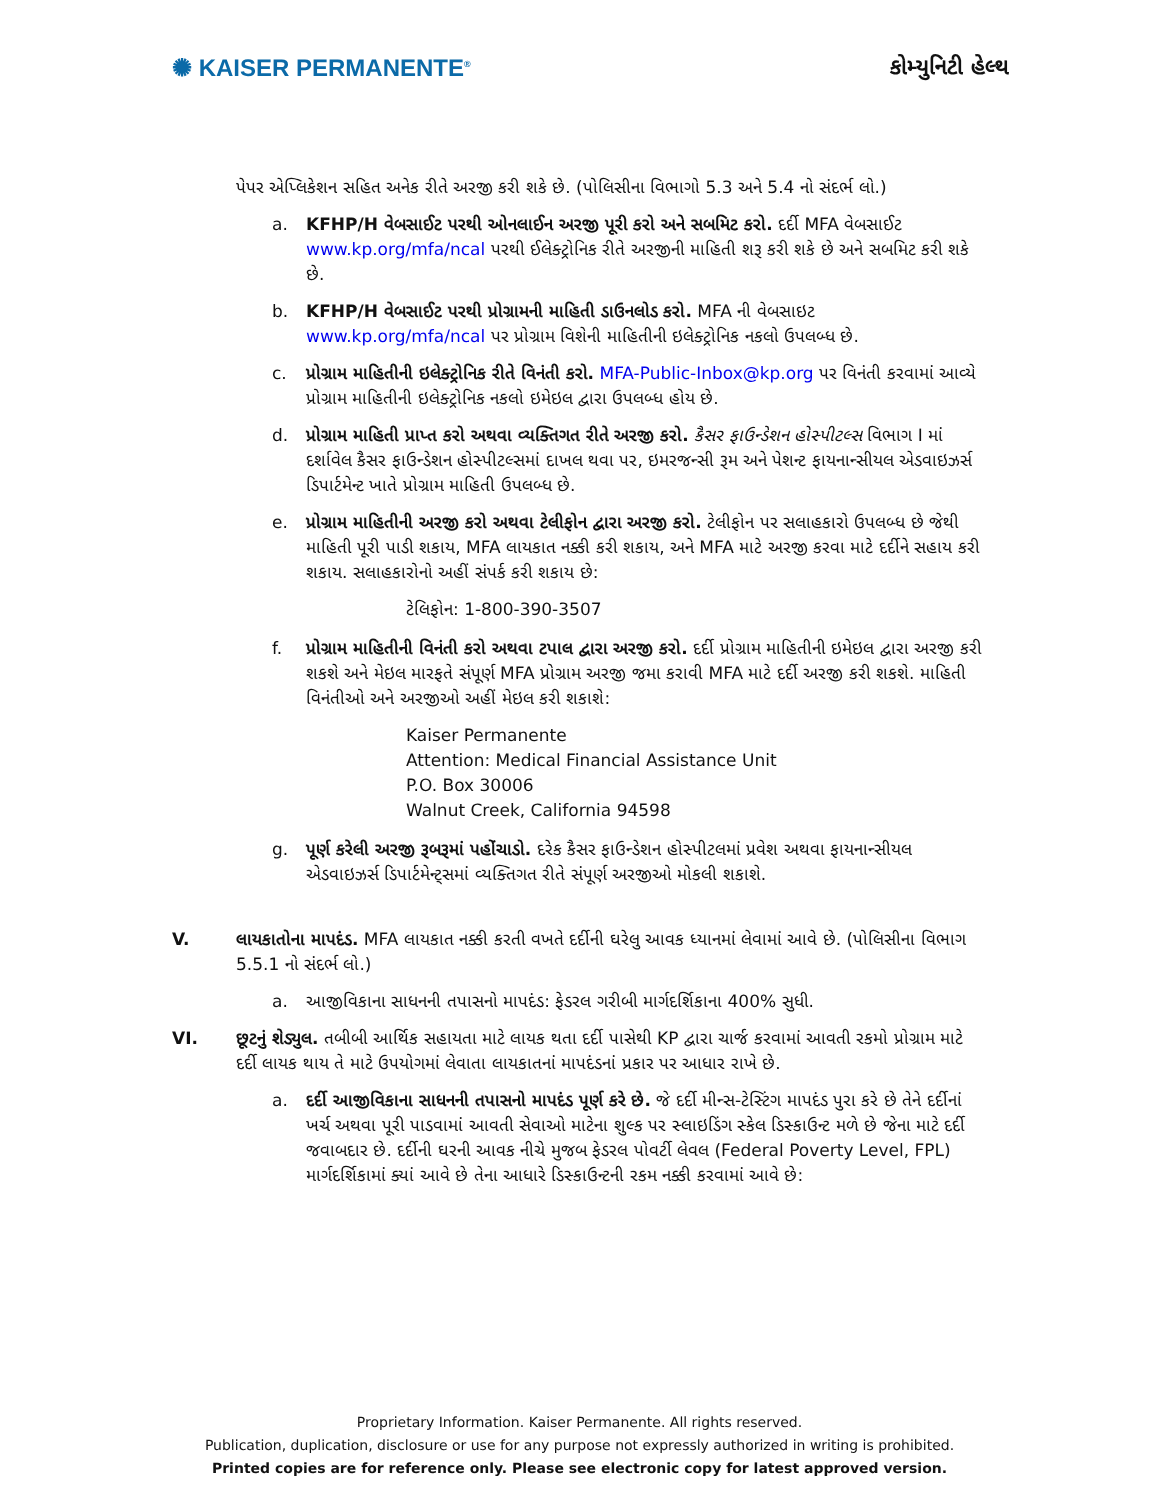✺ KAISER PERMANENTE<sup>®</sup>
કોમ્યુનિટી હેલ્થ
પેપર એપ્લિકેશન સહિત અનેક રીતે અરજી કરી શકે છે. (પોલિસીના વિભાગો 5.3 અને 5.4 નો સંદર્ભ લો.)
a. KFHP/H વેબસાઈટ પરથી ઓનલાઈન અરજી પૂરી કરો અને સબમિટ કરો. દર્દી MFA વેબસાઈટ www.kp.org/mfa/ncal પરથી ઈલેક્ટ્રોનિક રીતે અરજીની માહિતી શરૂ કરી શકે છે અને સબમિટ કરી શકે છે.
b. KFHP/H વેબસાઈટ પરથી પ્રોગ્રામની માહિતી ડાઉનલોડ કરો. MFA ની વેબસાઇટ www.kp.org/mfa/ncal પર પ્રોગ્રામ વિશેની માહિતીની ઇલેક્ટ્રોનિક નકલો ઉપલબ્ધ છે.
c. પ્રોગ્રામ માહિતીની ઇલેક્ટ્રોનિક રીતે વિનંતી કરો. MFA-Public-Inbox@kp.org પર વિનંતી કરવામાં આવ્યે પ્રોગ્રામ માહિતીની ઇલેક્ટ્રોનિક નકલો ઇમેઇલ દ્વારા ઉપલબ્ધ હોય છે.
d. પ્રોગ્રામ માહિતી પ્રાપ્ત કરો અથવા વ્યક્તિગત રીતે અરજી કરો. કૈસર ફાઉન્ડેશન હોસ્પીટલ્સ વિભાગ I માં દર્શાવેલ કૈસર ફાઉન્ડેશન હોસ્પીટલ્સમાં દાખલ થવા પર, ઇમરજન્સી રૂમ અને પેશન્ટ ફાયનાન્સીયલ એડવાઇઝર્સ ડિપાર્ટમેન્ટ ખાતે પ્રોગ્રામ માહિતી ઉપલબ્ધ છે.
e. પ્રોગ્રામ માહિતીની અરજી કરો અથવા ટેલીફોન દ્વારા અરજી કરો. ટેલીફોન પર સલાહકારો ઉપલબ્ધ છે જેથી માહિતી પૂરી પાડી શકાય, MFA લાયકાત નક્કી કરી શકાય, અને MFA માટે અરજી કરવા માટે દર્દીને સહાય કરી શકાય. સલાહકારોનો અહીં સંપર્ક કરી શકાય છે:
ટેલિફોન: 1-800-390-3507
f. પ્રોગ્રામ માહિતીની વિનંતી કરો અથવા ટપાલ દ્વારા અરજી કરો. દર્દી પ્રોગ્રામ માહિતીની ઇમેઇલ દ્વારા અરજી કરી શકશે અને મેઇલ મારફતે સંપૂર્ણ MFA પ્રોગ્રામ અરજી જમા કરાવી MFA માટે દર્દી અરજી કરી શકશે. માહિતી વિનંતીઓ અને અરજીઓ અહીં મેઇલ કરી શકાશે:
Kaiser Permanente
Attention: Medical Financial Assistance Unit
P.O. Box 30006
Walnut Creek, California 94598
g. પૂર્ણ કરેલી અરજી રૂબરૂમાં પહોંચાડો. દરેક કૈસર ફાઉન્ડેશન હોસ્પીટલમાં પ્રવેશ અથવા ફાયનાન્સીયલ એડવાઇઝર્સ ડિપાર્ટમેન્ટ્સમાં વ્યક્તિગત રીતે સંપૂર્ણ અરજીઓ મોકલી શકાશે.
V. લાયકાતોના માપદંડ. MFA લાયકાત નક્કી કરતી વખતે દર્દીની ઘરેલુ આવક ધ્યાનમાં લેવામાં આવે છે. (પોલિસીના વિભાગ 5.5.1 નો સંદર્ભ લો.)
a. આજીવિકાના સાધનની તપાસનો માપદંડ: ફેડરલ ગરીબી માર્ગદર્શિકાના 400% સુધી.
VI. છૂટનું શેડ્યુલ. તબીબી આર્થિક સહાયતા માટે લાયક થતા દર્દી પાસેથી KP દ્વારા ચાર્જ કરવામાં આવતી રકમો પ્રોગ્રામ માટે દર્દી લાયક થાય તે માટે ઉપયોગમાં લેવાતા લાયકાતનાં માપદંડનાં પ્રકાર પર આધાર રાખે છે.
a. દર્દી આજીવિકાના સાધનની તપાસનો માપદંડ પૂર્ણ કરે છે. જે દર્દી મીન્સ-ટેસ્ટિંગ માપદંડ પુરા કરે છે તેને દર્દીનાં ખર્ચ અથવા પૂરી પાડવામાં આવતી સેવાઓ માટેના શુલ્ક પર સ્લાઇડિંગ સ્કેલ ડિસ્કાઉન્ટ મળે છે જેના માટે દર્દી જવાબદાર છે. દર્દીની ઘરની આવક નીચે મુજબ ફેડરલ પોવર્ટી લેવલ (Federal Poverty Level, FPL) માર્ગદર્શિકામાં ક્યાં આવે છે તેના આધારે ડિસ્કાઉન્ટની રકમ નક્કી કરવામાં આવે છે:
Proprietary Information. Kaiser Permanente. All rights reserved.
Publication, duplication, disclosure or use for any purpose not expressly authorized in writing is prohibited.
Printed copies are for reference only. Please see electronic copy for latest approved version.